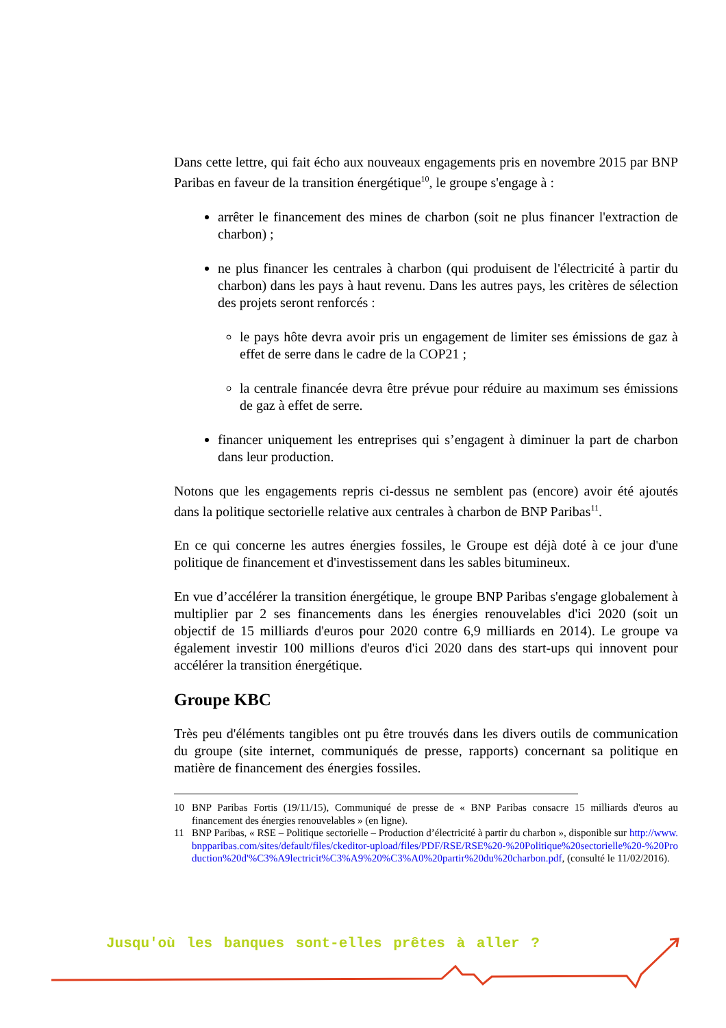Dans cette lettre, qui fait écho aux nouveaux engagements pris en novembre 2015 par BNP Paribas en faveur de la transition énergétique<sup>10</sup>, le groupe s'engage à :
arrêter le financement des mines de charbon (soit ne plus financer l'extraction de charbon) ;
ne plus financer les centrales à charbon (qui produisent de l'électricité à partir du charbon) dans les pays à haut revenu. Dans les autres pays, les critères de sélection des projets seront renforcés :
le pays hôte devra avoir pris un engagement de limiter ses émissions de gaz à effet de serre dans le cadre de la COP21 ;
la centrale financée devra être prévue pour réduire au maximum ses émissions de gaz à effet de serre.
financer uniquement les entreprises qui s’engagent à diminuer la part de charbon dans leur production.
Notons que les engagements repris ci-dessus ne semblent pas (encore) avoir été ajoutés dans la politique sectorielle relative aux centrales à charbon de BNP Paribas<sup>11</sup>.
En ce qui concerne les autres énergies fossiles, le Groupe est déjà doté à ce jour d'une politique de financement et d'investissement dans les sables bitumineux.
En vue d’accélérer la transition énergétique, le groupe BNP Paribas s'engage globalement à multiplier par 2 ses financements dans les énergies renouvelables d'ici 2020 (soit un objectif de 15 milliards d'euros pour 2020 contre 6,9 milliards en 2014). Le groupe va également investir 100 millions d'euros d'ici 2020 dans des start-ups qui innovent pour accélérer la transition énergétique.
Groupe KBC
Très peu d'éléments tangibles ont pu être trouvés dans les divers outils de communication du groupe (site internet, communiqués de presse, rapports) concernant sa politique en matière de financement des énergies fossiles.
10 BNP Paribas Fortis (19/11/15), Communiqué de presse de « BNP Paribas consacre 15 milliards d'euros au financement des énergies renouvelables » (en ligne).
11 BNP Paribas, « RSE – Politique sectorielle – Production d’électricité à partir du charbon », disponible sur http://www.bnpparibas.com/sites/default/files/ckeditor-upload/files/PDF/RSE/RSE%20-%20Politique%20sectorielle%20-%20Production%20d'%C3%A9lectricit%C3%A9%20%C3%A0%20partir%20du%20charbon.pdf, (consulté le 11/02/2016).
Jusqu'où les banques sont-elles prêtes à aller ?